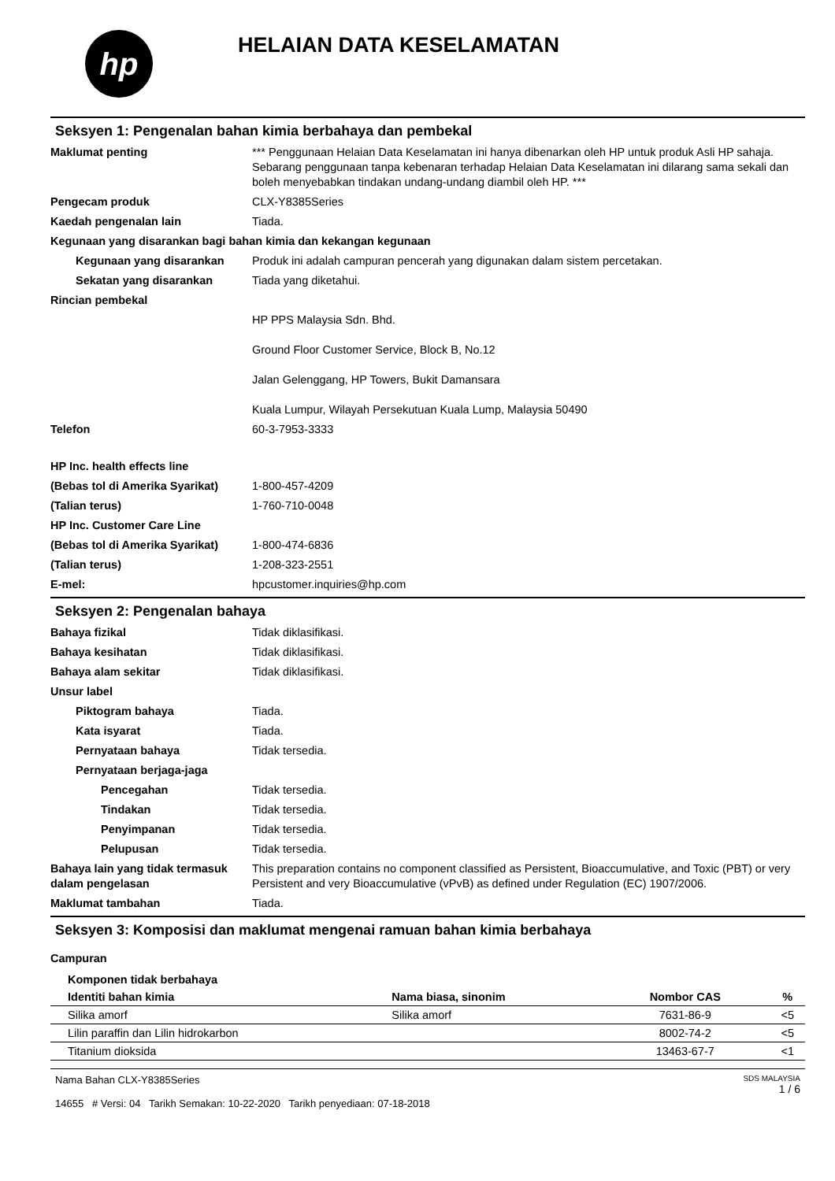hp
HELAIAN DATA KESELAMATAN
Seksyen 1: Pengenalan bahan kimia berbahaya dan pembekal
Maklumat penting *** Penggunaan Helaian Data Keselamatan ini hanya dibenarkan oleh HP untuk produk Asli HP sahaja. Sebarang penggunaan tanpa kebenaran terhadap Helaian Data Keselamatan ini dilarang sama sekali dan boleh menyebabkan tindakan undang-undang diambil oleh HP. ***
Pengecam produk CLX-Y8385Series
Kaedah pengenalan lain Tiada.
Kegunaan yang disarankan bagi bahan kimia dan kekangan kegunaan
Kegunaan yang disarankan Produk ini adalah campuran pencerah yang digunakan dalam sistem percetakan.
Sekatan yang disarankan Tiada yang diketahui.
Rincian pembekal
HP PPS Malaysia Sdn. Bhd.
Ground Floor Customer Service, Block B, No.12
Jalan Gelenggang, HP Towers, Bukit Damansara
Kuala Lumpur, Wilayah Persekutuan Kuala Lump, Malaysia 50490
Telefon 60-3-7953-3333
HP Inc. health effects line
(Bebas tol di Amerika Syarikat)
1-800-457-4209
(Talian terus) 1-760-710-0048
HP Inc. Customer Care Line
(Bebas tol di Amerika Syarikat)
1-800-474-6836
(Talian terus) 1-208-323-2551
E-mel: hpcustomer.inquiries@hp.com
Seksyen 2: Pengenalan bahaya
Bahaya fizikal Tidak diklasifikasi.
Bahaya kesihatan Tidak diklasifikasi.
Bahaya alam sekitar Tidak diklasifikasi.
Unsur label
Piktogram bahaya Tiada.
Kata isyarat Tiada.
Pernyataan bahaya Tidak tersedia.
Pernyataan berjaga-jaga
Pencegahan Tidak tersedia.
Tindakan Tidak tersedia.
Penyimpanan Tidak tersedia.
Pelupusan Tidak tersedia.
Bahaya lain yang tidak termasuk dalam pengelasan
This preparation contains no component classified as Persistent, Bioaccumulative, and Toxic (PBT) or very Persistent and very Bioaccumulative (vPvB) as defined under Regulation (EC) 1907/2006.
Maklumat tambahan Tiada.
Seksyen 3: Komposisi dan maklumat mengenai ramuan bahan kimia berbahaya
Campuran
| Komponen tidak berbahaya | | | |
| --- | --- | --- | --- |
| Identiti bahan kimia | Nama biasa, sinonim | Nombor CAS | % |
| Silika amorf | Silika amorf | 7631-86-9 | <5 |
| Lilin paraffin dan Lilin hidrokarbon | | 8002-74-2 | <5 |
| Titanium dioksida | | 13463-67-7 | <1 |
Nama Bahan CLX-Y8385Series
14655 # Versi: 04 Tarikh Semakan: 10-22-2020 Tarikh penyediaan: 07-18-2018
SDS MALAYSIA
1 / 6